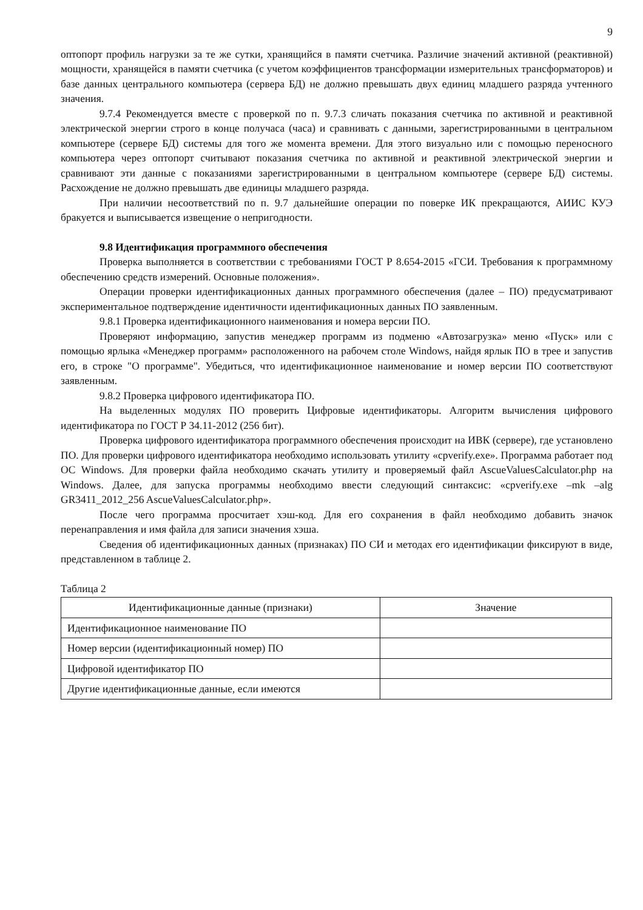9
оптопорт профиль нагрузки за те же сутки, хранящийся в памяти счетчика. Различие значений активной (реактивной) мощности, хранящейся в памяти счетчика (с учетом коэффициентов трансформации измерительных трансформаторов) и базе данных центрального компьютера (сервера БД) не должно превышать двух единиц младшего разряда учтенного значения.
9.7.4 Рекомендуется вместе с проверкой по п. 9.7.3 сличать показания счетчика по активной и реактивной электрической энергии строго в конце получаса (часа) и сравнивать с данными, зарегистрированными в центральном компьютере (сервере БД) системы для того же момента времени. Для этого визуально или с помощью переносного компьютера через оптопорт считывают показания счетчика по активной и реактивной электрической энергии и сравнивают эти данные с показаниями зарегистрированными в центральном компьютере (сервере БД) системы. Расхождение не должно превышать две единицы младшего разряда.
При наличии несоответствий по п. 9.7 дальнейшие операции по поверке ИК прекращаются, АИИС КУЭ бракуется и выписывается извещение о непригодности.
9.8 Идентификация программного обеспечения
Проверка выполняется в соответствии с требованиями ГОСТ Р 8.654-2015 «ГСИ. Требования к программному обеспечению средств измерений. Основные положения».
Операции проверки идентификационных данных программного обеспечения (далее – ПО) предусматривают экспериментальное подтверждение идентичности идентификационных данных ПО заявленным.
9.8.1 Проверка идентификационного наименования и номера версии ПО.
Проверяют информацию, запустив менеджер программ из подменю «Автозагрузка» меню «Пуск» или с помощью ярлыка «Менеджер программ» расположенного на рабочем столе Windows, найдя ярлык ПО в трее и запустив его, в строке "О программе". Убедиться, что идентификационное наименование и номер версии ПО соответствуют заявленным.
9.8.2 Проверка цифрового идентификатора ПО.
На выделенных модулях ПО проверить Цифровые идентификаторы. Алгоритм вычисления цифрового идентификатора по ГОСТ Р 34.11-2012 (256 бит).
Проверка цифрового идентификатора программного обеспечения происходит на ИВК (сервере), где установлено ПО. Для проверки цифрового идентификатора необходимо использовать утилиту «cpverify.exe». Программа работает под ОС Windows. Для проверки файла необходимо скачать утилиту и проверяемый файл AscueValuesCalculator.php на Windows. Далее, для запуска программы необходимо ввести следующий синтаксис: «cpverify.exe –mk –alg GR3411_2012_256 AscueValuesCalculator.php».
После чего программа просчитает хэш-код. Для его сохранения в файл необходимо добавить значок перенаправления и имя файла для записи значения хэша.
Сведения об идентификационных данных (признаках) ПО СИ и методах его идентификации фиксируют в виде, представленном в таблице 2.
Таблица 2
| Идентификационные данные (признаки) | Значение |
| --- | --- |
| Идентификационное наименование ПО | |
| Номер версии (идентификационный номер) ПО | |
| Цифровой идентификатор ПО | |
| Другие идентификационные данные, если имеются | |